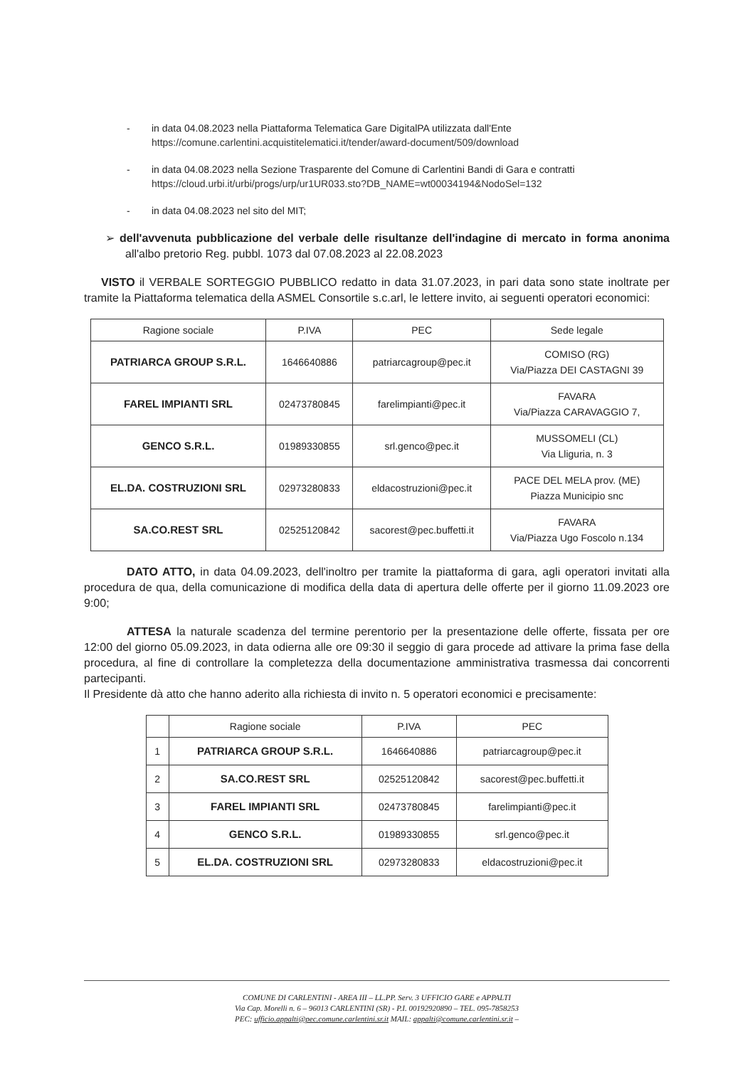- in data 04.08.2023 nella Piattaforma Telematica Gare DigitalPA utilizzata dall'Ente https://comune.carlentini.acquistitelematici.it/tender/award-document/509/download
- in data 04.08.2023 nella Sezione Trasparente del Comune di Carlentini Bandi di Gara e contratti https://cloud.urbi.it/urbi/progs/urp/ur1UR033.sto?DB_NAME=wt00034194&NodoSel=132
- in data 04.08.2023 nel sito del MIT;
➢ dell'avvenuta pubblicazione del verbale delle risultanze dell'indagine di mercato in forma anonima all'albo pretorio Reg. pubbl. 1073 dal 07.08.2023 al 22.08.2023
VISTO il VERBALE SORTEGGIO PUBBLICO redatto in data 31.07.2023, in pari data sono state inoltrate per tramite la Piattaforma telematica della ASMEL Consortile s.c.arl, le lettere invito, ai seguenti operatori economici:
| Ragione sociale | P.IVA | PEC | Sede legale |
| --- | --- | --- | --- |
| PATRIARCA GROUP S.R.L. | 1646640886 | patriarcagroup@pec.it | COMISO (RG) Via/Piazza DEI CASTAGNI 39 |
| FAREL IMPIANTI SRL | 02473780845 | farelimpianti@pec.it | FAVARA Via/Piazza CARAVAGGIO 7, |
| GENCO S.R.L. | 01989330855 | srl.genco@pec.it | MUSSOMELI (CL) Via Lliguria, n. 3 |
| EL.DA. COSTRUZIONI SRL | 02973280833 | eldacostruzioni@pec.it | PACE DEL MELA prov. (ME) Piazza Municipio snc |
| SA.CO.REST SRL | 02525120842 | sacorest@pec.buffetti.it | FAVARA Via/Piazza Ugo Foscolo n.134 |
DATO ATTO, in data 04.09.2023, dell'inoltro per tramite la piattaforma di gara, agli operatori invitati alla procedura de qua, della comunicazione di modifica della data di apertura delle offerte per il giorno 11.09.2023 ore 9:00;
ATTESA la naturale scadenza del termine perentorio per la presentazione delle offerte, fissata per ore 12:00 del giorno 05.09.2023, in data odierna alle ore 09:30 il seggio di gara procede ad attivare la prima fase della procedura, al fine di controllare la completezza della documentazione amministrativa trasmessa dai concorrenti partecipanti.
Il Presidente dà atto che hanno aderito alla richiesta di invito n. 5 operatori economici e precisamente:
| | Ragione sociale | P.IVA | PEC |
| --- | --- | --- | --- |
| 1 | PATRIARCA GROUP S.R.L. | 1646640886 | patriarcagroup@pec.it |
| 2 | SA.CO.REST SRL | 02525120842 | sacorest@pec.buffetti.it |
| 3 | FAREL IMPIANTI SRL | 02473780845 | farelimpianti@pec.it |
| 4 | GENCO S.R.L. | 01989330855 | srl.genco@pec.it |
| 5 | EL.DA. COSTRUZIONI SRL | 02973280833 | eldacostruzioni@pec.it |
COMUNE DI CARLENTINI - AREA III – LL.PP. Serv. 3 UFFICIO GARE e APPALTI
Via Cap. Morelli n. 6 – 96013 CARLENTINI (SR) - P.I. 00192920890 – TEL. 095-7858253
PEC: ufficio.appalti@pec.comune.carlentini.sr.it MAIL: appalti@comune.carlentini.sr.it –